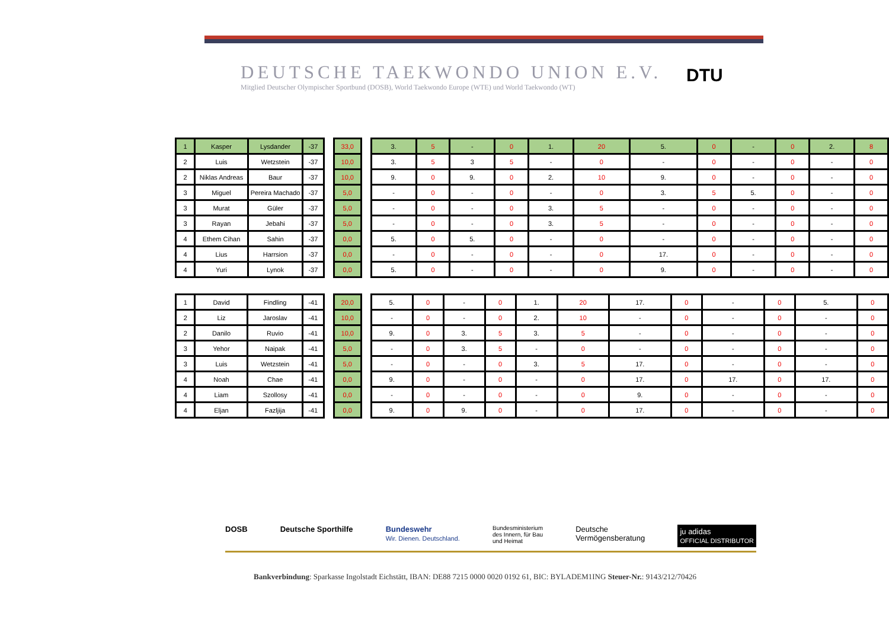DEUTSCHE TAEKWONDO UNION E.V.
Mitglied Deutscher Olympischer Sportbund (DOSB), World Taekwondo Europe (WTE) und World Taekwondo (WT)
DTU
| 1 | Kasper | Lysdander | -37 |
| 2 | Luis | Wetzstein | -37 |
| 2 | Niklas Andreas | Baur | -37 |
| 3 | Miguel | Pereira Machado | -37 |
| 3 | Murat | Güler | -37 |
| 3 | Rayan | Jebahi | -37 |
| 4 | Ethem Cihan | Sahin | -37 |
| 4 | Lius | Harrsion | -37 |
| 4 | Yuri | Lynok | -37 |
| 33,0 |
| 10,0 |
| 10,0 |
| 5,0 |
| 5,0 |
| 5,0 |
| 0,0 |
| 0,0 |
| 0,0 |
| 3. | 5 | - | 0 | 1. | 20 | 5. | 0 | - | 0 | 2. | 8 |
| 3. | 5 | 3 | 5 | - | 0 | - | 0 | - | 0 | - | 0 |
| 9. | 0 | 9. | 0 | 2. | 10 | 9. | 0 | - | 0 | - | 0 |
| - | 0 | - | 0 | - | 0 | 3. | 5 | 5. | 0 | - | 0 |
| - | 0 | - | 0 | 3. | 5 | - | 0 | - | 0 | - | 0 |
| - | 0 | - | 0 | 3. | 5 | - | 0 | - | 0 | - | 0 |
| 5. | 0 | 5. | 0 | - | 0 | - | 0 | - | 0 | - | 0 |
| - | 0 | - | 0 | - | 0 | 17. | 0 | - | 0 | - | 0 |
| 5. | 0 | - | 0 | - | 0 | 9. | 0 | - | 0 | - | 0 |
| 1 | David | Findling | -41 |
| 2 | Liz | Jaroslav | -41 |
| 2 | Danilo | Ruvio | -41 |
| 3 | Yehor | Naipak | -41 |
| 3 | Luis | Wetzstein | -41 |
| 4 | Noah | Chae | -41 |
| 4 | Liam | Szollosy | -41 |
| 4 | Eljan | Fazljija | -41 |
| 20,0 |
| 10,0 |
| 10,0 |
| 5,0 |
| 5,0 |
| 0,0 |
| 0,0 |
| 0,0 |
| 5. | 0 | - | 0 | 1. | 20 | 17. | 0 | - | 0 | 5. | 0 |
| - | 0 | - | 0 | 2. | 10 | - | 0 | - | 0 | - | 0 |
| 9. | 0 | 3. | 5 | 3. | 5 | - | 0 | - | 0 | - | 0 |
| - | 0 | 3. | 5 | - | 0 | - | 0 | - | 0 | - | 0 |
| - | 0 | - | 0 | 3. | 5 | 17. | 0 | - | 0 | - | 0 |
| 9. | 0 | - | 0 | - | 0 | 17. | 0 | 17. | 0 | 17. | 0 |
| - | 0 | - | 0 | - | 0 | 9. | 0 | - | 0 | - | 0 |
| 9. | 0 | 9. | 0 | - | 0 | 17. | 0 | - | 0 | - | 0 |
DOSB Deutsche Sporthilfe Bundeswehr
Wir. Dienen. Deutschland. Bundesministerium
des Innern, für Bau
und Heimat Deutsche
Vermögensberatung ju adidas
OFFICIAL DISTRIBUTOR
Bankverbindung: Sparkasse Ingolstadt Eichstätt, IBAN: DE88 7215 0000 0020 0192 61, BIC: BYLADEM1ING Steuer-Nr.: 9143/212/70426